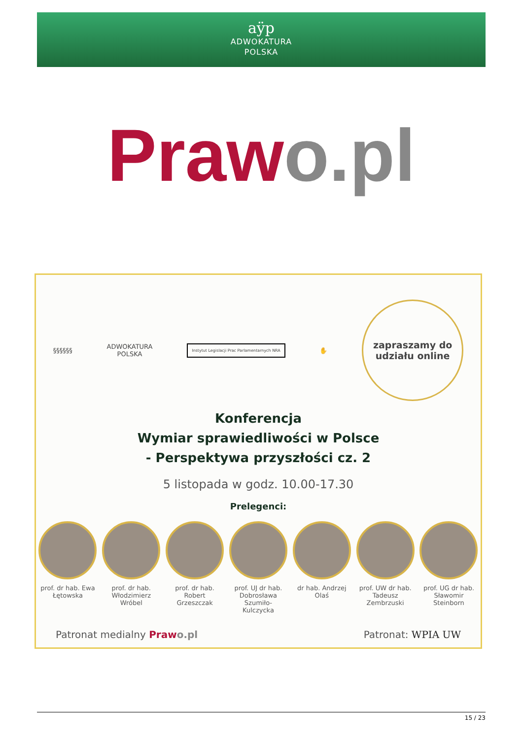aÿp
ADWOKATURA
POLSKA
Praw o.pl
§§§§§§
ADWOKATURA
POLSKA
Instytut Legislacji Prac Parlamentarnych NRA
✋
zapraszamy do
udziału online
Konferencja
Wymiar sprawiedliwości w Polsce
- Perspektywa przyszłości cz. 2
5 listopada w godz. 10.00-17.30
Prelegenci:
prof. dr hab. Ewa Łętowska
prof. dr hab. Włodzimierz Wróbel
prof. dr hab. Robert Grzeszczak
prof. UJ dr hab. Dobrosława Szumiło-Kulczycka
dr hab. Andrzej Olaś
prof. UW dr hab. Tadeusz Zembrzuski
prof. UG dr hab. Sławomir Steinborn
Patronat medialny Praw o.pl Patronat: WPIA UW
15 / 23